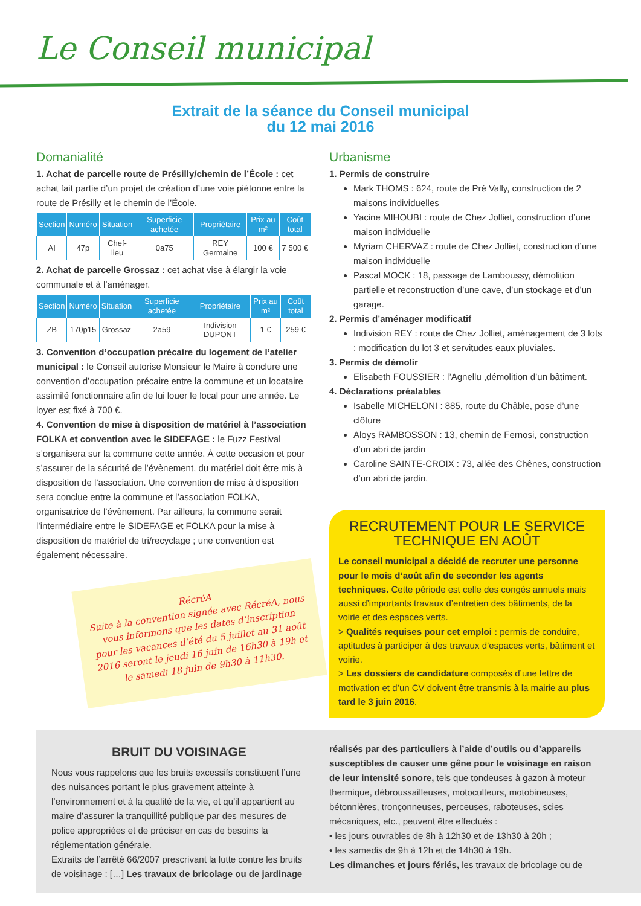Le Conseil municipal
Extrait de la séance du Conseil municipal
du 12 mai 2016
Domanialité
1. Achat de parcelle route de Présilly/chemin de l’École : cet achat fait partie d’un projet de création d’une voie piétonne entre la route de Présilly et le chemin de l’École.
| Section | Numéro | Situation | Superficie achetée | Propriétaire | Prix au m² | Coût total |
| --- | --- | --- | --- | --- | --- | --- |
| AI | 47p | Chef-lieu | 0a75 | REY Germaine | 100 € | 7 500 € |
2. Achat de parcelle Grossaz : cet achat vise à élargir la voie communale et à l’aménager.
| Section | Numéro | Situation | Superficie achetée | Propriétaire | Prix au m² | Coût total |
| --- | --- | --- | --- | --- | --- | --- |
| ZB | 170p15 | Grossaz | 2a59 | Indivision DUPONT | 1 € | 259 € |
3. Convention d’occupation précaire du logement de l’atelier municipal : le Conseil autorise Monsieur le Maire à conclure une convention d’occupation précaire entre la commune et un locataire assimilé fonctionnaire afin de lui louer le local pour une année. Le loyer est fixé à 700 €.
4. Convention de mise à disposition de matériel à l’association FOLKA et convention avec le SIDEFAGE : le Fuzz Festival s’organisera sur la commune cette année. À cette occasion et pour s’assurer de la sécurité de l’évènement, du matériel doit être mis à disposition de l’association. Une convention de mise à disposition sera conclue entre la commune et l’association FOLKA, organisatrice de l’évènement. Par ailleurs, la commune serait l’intermédiaire entre le SIDEFAGE et FOLKA pour la mise à disposition de matériel de tri/recyclage ; une convention est également nécessaire.
RécréA
Suite à la convention signée avec RécréA, nous vous informons que les dates d’inscription pour les vacances d’été du 5 juillet au 31 août 2016 seront le jeudi 16 juin de 16h30 à 19h et le samedi 18 juin de 9h30 à 11h30.
Urbanisme
1. Permis de construire
Mark THOMS : 624, route de Pré Vally, construction de 2 maisons individuelles
Yacine MIHOUBI : route de Chez Jolliet, construction d’une maison individuelle
Myriam CHERVAZ : route de Chez Jolliet, construction d’une maison individuelle
Pascal MOCK : 18, passage de Lamboussy, démolition partielle et reconstruction d’une cave, d’un stockage et d’un garage.
2. Permis d’aménager modificatif
Indivision REY : route de Chez Jolliet, aménagement de 3 lots : modification du lot 3 et servitudes eaux pluviales.
3. Permis de démolir
Elisabeth FOUSSIER : l’Agnellu ,démolition d’un bâtiment.
4. Déclarations préalables
Isabelle MICHELONI : 885, route du Châble, pose d’une clôture
Aloys RAMBOSSON : 13, chemin de Fernosi, construction d’un abri de jardin
Caroline SAINTE-CROIX : 73, allée des Chênes, construction d’un abri de jardin.
RECRUTEMENT POUR LE SERVICE TECHNIQUE EN AOÛT
Le conseil municipal a décidé de recruter une personne pour le mois d’août afin de seconder les agents techniques. Cette période est celle des congés annuels mais aussi d’importants travaux d’entretien des bâtiments, de la voirie et des espaces verts.
> Qualités requises pour cet emploi : permis de conduire, aptitudes à participer à des travaux d’espaces verts, bâtiment et voirie.
> Les dossiers de candidature composés d’une lettre de motivation et d’un CV doivent être transmis à la mairie au plus tard le 3 juin 2016.
BRUIT DU VOISINAGE
Nous vous rappelons que les bruits excessifs constituent l’une des nuisances portant le plus gravement atteinte à l’environnement et à la qualité de la vie, et qu’il appartient au maire d’assurer la tranquillité publique par des mesures de police appropriées et de préciser en cas de besoins la réglementation générale.
Extraits de l’arrêté 66/2007 prescrivant la lutte contre les bruits de voisinage : […] Les travaux de bricolage ou de jardinage
réalisés par des particuliers à l’aide d’outils ou d’appareils susceptibles de causer une gêne pour le voisinage en raison de leur intensité sonore, tels que tondeuses à gazon à moteur thermique, débroussailleuses, motoculteurs, motobineuses, bétonnières, tronçonneuses, perceuses, raboteuses, scies mécaniques, etc., peuvent être effectués :
• les jours ouvrables de 8h à 12h30 et de 13h30 à 20h ;
• les samedis de 9h à 12h et de 14h30 à 19h.
Les dimanches et jours fériés, les travaux de bricolage ou de